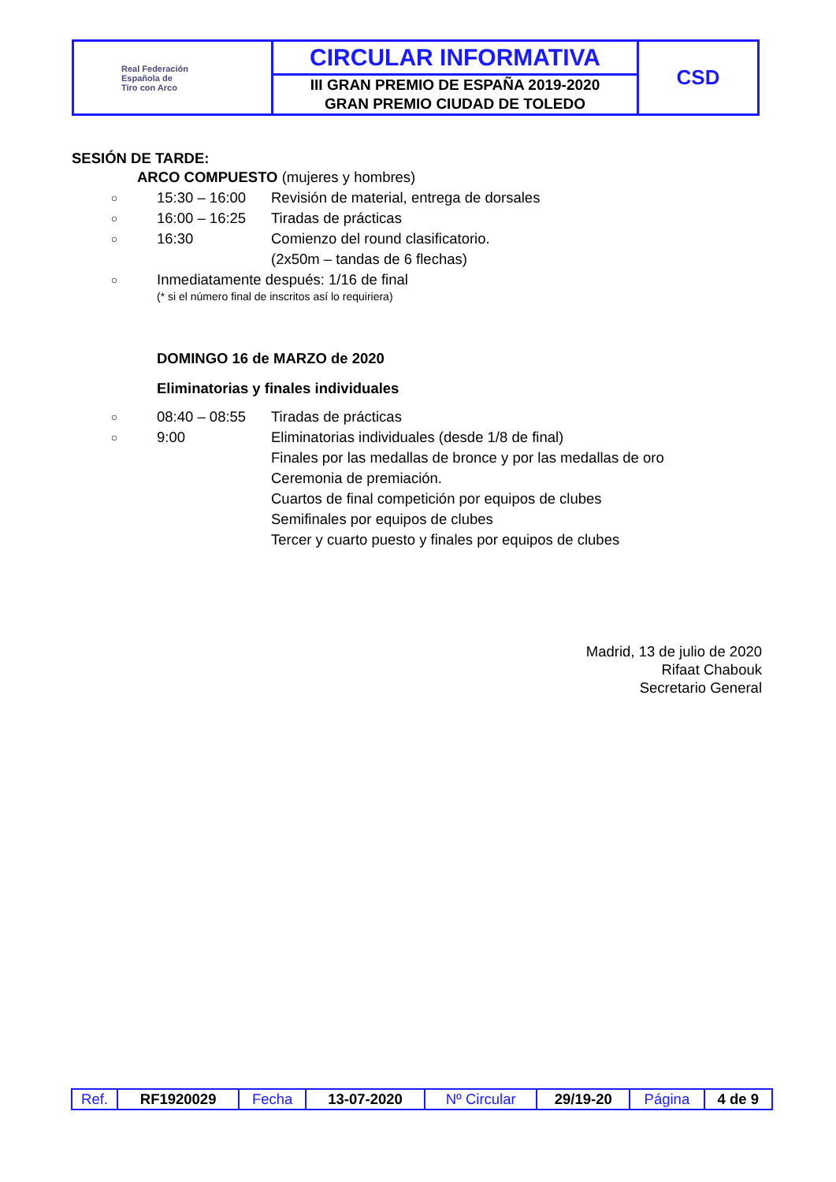| Real Federación Española de Tiro con Arco | CIRCULAR INFORMATIVA | CSD |
| | III GRAN PREMIO DE ESPAÑA 2019-2020 GRAN PREMIO CIUDAD DE TOLEDO | |
SESIÓN DE TARDE:
ARCO COMPUESTO (mujeres y hombres)
○ 15:30 – 16:00 Revisión de material, entrega de dorsales
○ 16:00 – 16:25 Tiradas de prácticas
○ 16:30 Comienzo del round clasificatorio.
(2x50m – tandas de 6 flechas)
○ Inmediatamente después: 1/16 de final
(* si el número final de inscritos así lo requiriera)
DOMINGO 16 de MARZO de 2020
Eliminatorias y finales individuales
○ 08:40 – 08:55 Tiradas de prácticas
○ 9:00 Eliminatorias individuales (desde 1/8 de final)
Finales por las medallas de bronce y por las medallas de oro
Ceremonia de premiación.
Cuartos de final competición por equipos de clubes
Semifinales por equipos de clubes
Tercer y cuarto puesto y finales por equipos de clubes
Madrid, 13 de julio de 2020
Rifaat Chabouk
Secretario General
| Ref. | RF1920029 | Fecha | 13-07-2020 | Nº Circular | 29/19-20 | Página | 4 de 9 |